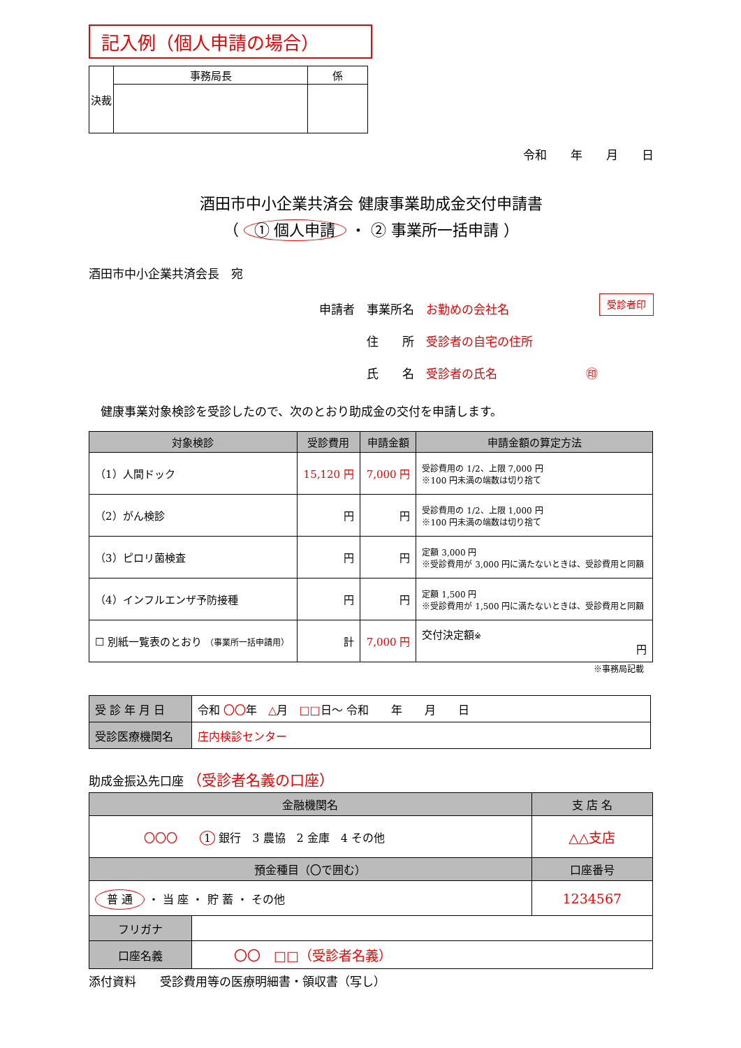記入例（個人申請の場合）
| 決裁 | 事務局長 | 係 |
令和　　年　　月　　日
酒田市中小企業共済会 健康事業助成金交付申請書
（ ① 個人申請 ・ ② 事業所一括申請 ）
酒田市中小企業共済会長　宛
申請者　事業所名　お勤めの会社名 受診者印
　　　　住　　所　受診者の自宅の住所
　　　　氏　　名　受診者の氏名 ㊞
　健康事業対象検診を受診したので、次のとおり助成金の交付を申請します。
| 対象検診 | 受診費用 | 申請金額 | 申請金額の算定方法 |
| --- | --- | --- | --- |
| （1）人間ドック | 15,120 円 | 7,000 円 | 受診費用の 1/2、上限 7,000 円 ※100 円未満の端数は切り捨て |
| （2）がん検診 | 円 | 円 | 受診費用の 1/2、上限 1,000 円 ※100 円未満の端数は切り捨て |
| （3）ピロリ菌検査 | 円 | 円 | 定額 3,000 円 ※受診費用が 3,000 円に満たないときは、受診費用と同額 |
| （4）インフルエンザ予防接種 | 円 | 円 | 定額 1,500 円 ※受診費用が 1,500 円に満たないときは、受診費用と同額 |
| ☐ 別紙一覧表のとおり （事業所一括申請用） | 計 | 7,000 円 | 交付決定額 ※ 円 |
※事務局記載
| 受 診 年 月 日 | 令和 〇〇 年 △ 月 □□ 日～ 令和 年 月 日 |
| 受診医療機関名 | 庄内検診センター |
助成金振込先口座 （受診者名義の口座）
| 金融機関名 | | 支 店 名 |
| 〇〇〇 1 銀行 3 農協 2 金庫 4 その他 | | △△支店 |
| 預金種目（〇で囲む） | | 口座番号 |
| 普 通 ・ 当 座 ・ 貯 蓄 ・ その他 | | 1234567 |
| フリガナ | | |
| 口座名義 | 〇〇 □□（受診者名義） | |
添付資料　　受診費用等の医療明細書・領収書（写し）